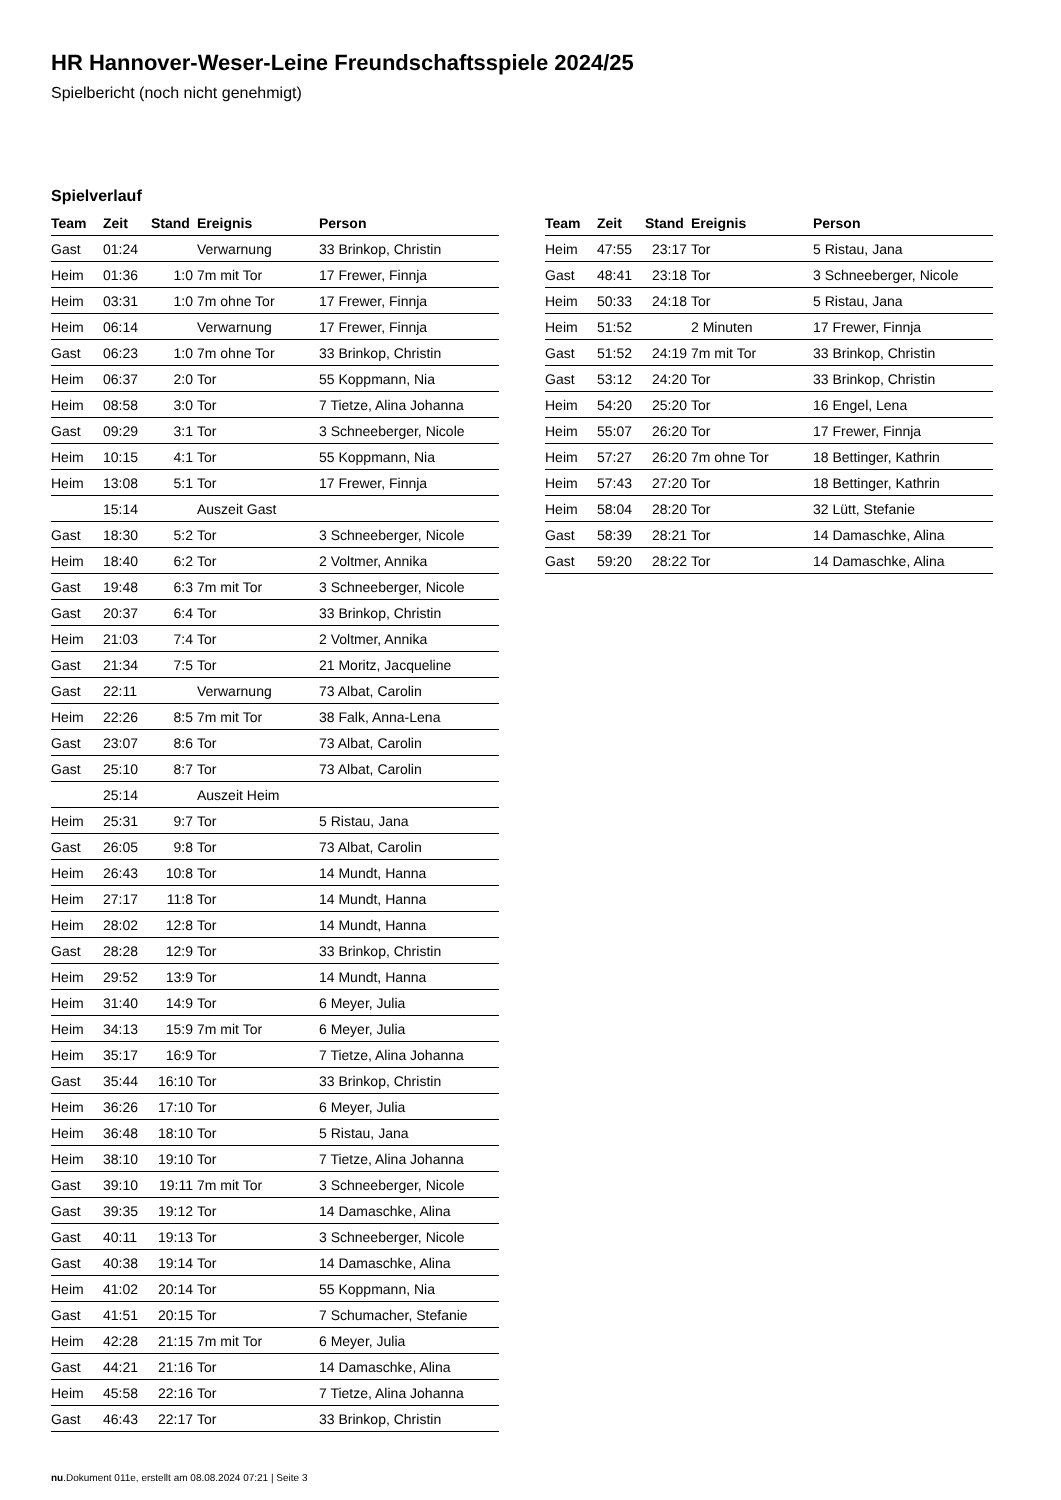HR Hannover-Weser-Leine Freundschaftsspiele 2024/25
Spielbericht (noch nicht genehmigt)
Spielverlauf
| Team | Zeit | Stand | Ereignis | Person |
| --- | --- | --- | --- | --- |
| Gast | 01:24 | | Verwarnung | 33 Brinkop, Christin |
| Heim | 01:36 | 1:0 | 7m mit Tor | 17 Frewer, Finnja |
| Heim | 03:31 | 1:0 | 7m ohne Tor | 17 Frewer, Finnja |
| Heim | 06:14 | | Verwarnung | 17 Frewer, Finnja |
| Gast | 06:23 | 1:0 | 7m ohne Tor | 33 Brinkop, Christin |
| Heim | 06:37 | 2:0 | Tor | 55 Koppmann, Nia |
| Heim | 08:58 | 3:0 | Tor | 7 Tietze, Alina Johanna |
| Gast | 09:29 | 3:1 | Tor | 3 Schneeberger, Nicole |
| Heim | 10:15 | 4:1 | Tor | 55 Koppmann, Nia |
| Heim | 13:08 | 5:1 | Tor | 17 Frewer, Finnja |
| | 15:14 | | Auszeit Gast | |
| Gast | 18:30 | 5:2 | Tor | 3 Schneeberger, Nicole |
| Heim | 18:40 | 6:2 | Tor | 2 Voltmer, Annika |
| Gast | 19:48 | 6:3 | 7m mit Tor | 3 Schneeberger, Nicole |
| Gast | 20:37 | 6:4 | Tor | 33 Brinkop, Christin |
| Heim | 21:03 | 7:4 | Tor | 2 Voltmer, Annika |
| Gast | 21:34 | 7:5 | Tor | 21 Moritz, Jacqueline |
| Gast | 22:11 | | Verwarnung | 73 Albat, Carolin |
| Heim | 22:26 | 8:5 | 7m mit Tor | 38 Falk, Anna-Lena |
| Gast | 23:07 | 8:6 | Tor | 73 Albat, Carolin |
| Gast | 25:10 | 8:7 | Tor | 73 Albat, Carolin |
| | 25:14 | | Auszeit Heim | |
| Heim | 25:31 | 9:7 | Tor | 5 Ristau, Jana |
| Gast | 26:05 | 9:8 | Tor | 73 Albat, Carolin |
| Heim | 26:43 | 10:8 | Tor | 14 Mundt, Hanna |
| Heim | 27:17 | 11:8 | Tor | 14 Mundt, Hanna |
| Heim | 28:02 | 12:8 | Tor | 14 Mundt, Hanna |
| Gast | 28:28 | 12:9 | Tor | 33 Brinkop, Christin |
| Heim | 29:52 | 13:9 | Tor | 14 Mundt, Hanna |
| Heim | 31:40 | 14:9 | Tor | 6 Meyer, Julia |
| Heim | 34:13 | 15:9 | 7m mit Tor | 6 Meyer, Julia |
| Heim | 35:17 | 16:9 | Tor | 7 Tietze, Alina Johanna |
| Gast | 35:44 | 16:10 | Tor | 33 Brinkop, Christin |
| Heim | 36:26 | 17:10 | Tor | 6 Meyer, Julia |
| Heim | 36:48 | 18:10 | Tor | 5 Ristau, Jana |
| Heim | 38:10 | 19:10 | Tor | 7 Tietze, Alina Johanna |
| Gast | 39:10 | 19:11 | 7m mit Tor | 3 Schneeberger, Nicole |
| Gast | 39:35 | 19:12 | Tor | 14 Damaschke, Alina |
| Gast | 40:11 | 19:13 | Tor | 3 Schneeberger, Nicole |
| Gast | 40:38 | 19:14 | Tor | 14 Damaschke, Alina |
| Heim | 41:02 | 20:14 | Tor | 55 Koppmann, Nia |
| Gast | 41:51 | 20:15 | Tor | 7 Schumacher, Stefanie |
| Heim | 42:28 | 21:15 | 7m mit Tor | 6 Meyer, Julia |
| Gast | 44:21 | 21:16 | Tor | 14 Damaschke, Alina |
| Heim | 45:58 | 22:16 | Tor | 7 Tietze, Alina Johanna |
| Gast | 46:43 | 22:17 | Tor | 33 Brinkop, Christin |
| Team | Zeit | Stand | Ereignis | Person |
| --- | --- | --- | --- | --- |
| Heim | 47:55 | 23:17 | Tor | 5 Ristau, Jana |
| Gast | 48:41 | 23:18 | Tor | 3 Schneeberger, Nicole |
| Heim | 50:33 | 24:18 | Tor | 5 Ristau, Jana |
| Heim | 51:52 | | 2 Minuten | 17 Frewer, Finnja |
| Gast | 51:52 | 24:19 | 7m mit Tor | 33 Brinkop, Christin |
| Gast | 53:12 | 24:20 | Tor | 33 Brinkop, Christin |
| Heim | 54:20 | 25:20 | Tor | 16 Engel, Lena |
| Heim | 55:07 | 26:20 | Tor | 17 Frewer, Finnja |
| Heim | 57:27 | 26:20 | 7m ohne Tor | 18 Bettinger, Kathrin |
| Heim | 57:43 | 27:20 | Tor | 18 Bettinger, Kathrin |
| Heim | 58:04 | 28:20 | Tor | 32 Lütt, Stefanie |
| Gast | 58:39 | 28:21 | Tor | 14 Damaschke, Alina |
| Gast | 59:20 | 28:22 | Tor | 14 Damaschke, Alina |
nu.Dokument 011e, erstellt am 08.08.2024 07:21 | Seite 3